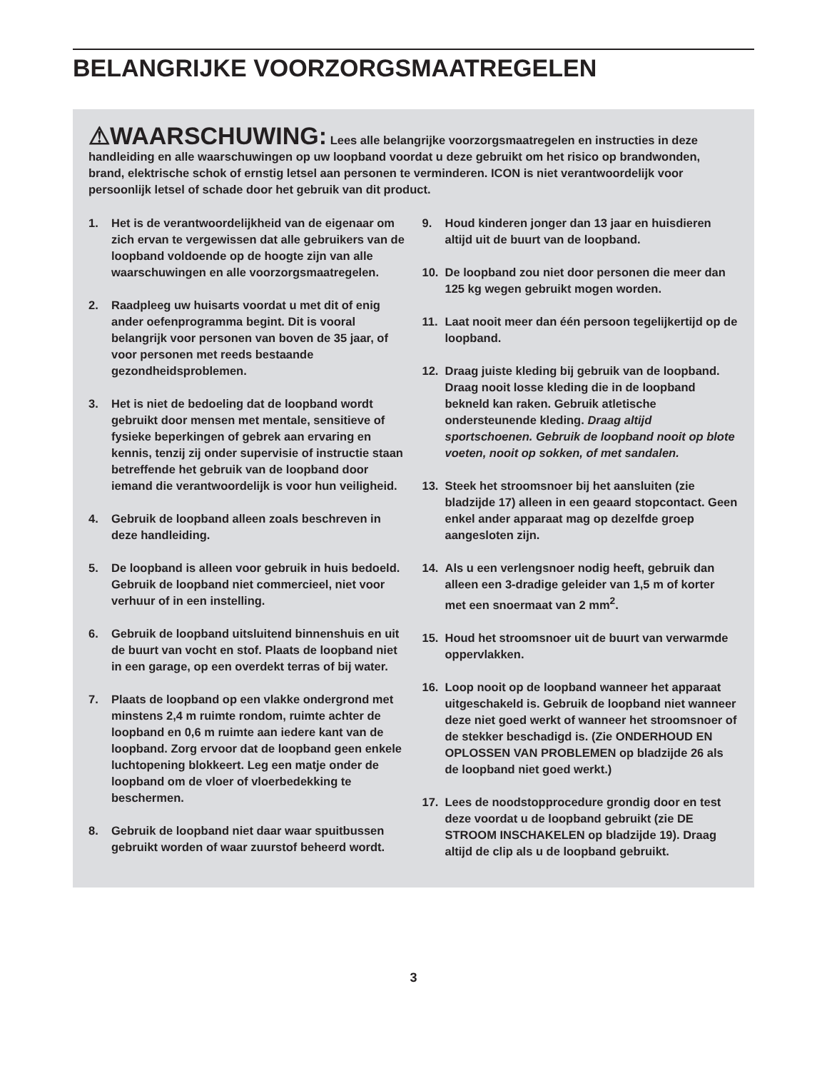BELANGRIJKE VOORZORGSMAATREGELEN
⚠WAARSCHUWING: Lees alle belangrijke voorzorgsmaatregelen en instructies in deze handleiding en alle waarschuwingen op uw loopband voordat u deze gebruikt om het risico op brandwonden, brand, elektrische schok of ernstig letsel aan personen te verminderen. ICON is niet verantwoordelijk voor persoonlijk letsel of schade door het gebruik van dit product.
1. Het is de verantwoordelijkheid van de eigenaar om zich ervan te vergewissen dat alle gebruikers van de loopband voldoende op de hoogte zijn van alle waarschuwingen en alle voorzorgsmaatregelen.
2. Raadpleeg uw huisarts voordat u met dit of enig ander oefenprogramma begint. Dit is vooral belangrijk voor personen van boven de 35 jaar, of voor personen met reeds bestaande gezondheidsproblemen.
3. Het is niet de bedoeling dat de loopband wordt gebruikt door mensen met mentale, sensitieve of fysieke beperkingen of gebrek aan ervaring en kennis, tenzij zij onder supervisie of instructie staan betreffende het gebruik van de loopband door iemand die verantwoordelijk is voor hun veiligheid.
4. Gebruik de loopband alleen zoals beschreven in deze handleiding.
5. De loopband is alleen voor gebruik in huis bedoeld. Gebruik de loopband niet commercieel, niet voor verhuur of in een instelling.
6. Gebruik de loopband uitsluitend binnenshuis en uit de buurt van vocht en stof. Plaats de loopband niet in een garage, op een overdekt terras of bij water.
7. Plaats de loopband op een vlakke ondergrond met minstens 2,4 m ruimte rondom, ruimte achter de loopband en 0,6 m ruimte aan iedere kant van de loopband. Zorg ervoor dat de loopband geen enkele luchtopening blokkeert. Leg een matje onder de loopband om de vloer of vloerbedekking te beschermen.
8. Gebruik de loopband niet daar waar spuitbussen gebruikt worden of waar zuurstof beheerd wordt.
9. Houd kinderen jonger dan 13 jaar en huisdieren altijd uit de buurt van de loopband.
10. De loopband zou niet door personen die meer dan 125 kg wegen gebruikt mogen worden.
11. Laat nooit meer dan één persoon tegelijkertijd op de loopband.
12. Draag juiste kleding bij gebruik van de loopband. Draag nooit losse kleding die in de loopband bekneld kan raken. Gebruik atletische ondersteunende kleding. Draag altijd sportschoenen. Gebruik de loopband nooit op blote voeten, nooit op sokken, of met sandalen.
13. Steek het stroomsnoer bij het aansluiten (zie bladzijde 17) alleen in een geaard stopcontact. Geen enkel ander apparaat mag op dezelfde groep aangesloten zijn.
14. Als u een verlengsnoer nodig heeft, gebruik dan alleen een 3-dradige geleider van 1,5 m of korter met een snoermaat van 2 mm<sup>2</sup>.
15. Houd het stroomsnoer uit de buurt van verwarmde oppervlakken.
16. Loop nooit op de loopband wanneer het apparaat uitgeschakeld is. Gebruik de loopband niet wanneer deze niet goed werkt of wanneer het stroomsnoer of de stekker beschadigd is. (Zie ONDERHOUD EN OPLOSSEN VAN PROBLEMEN op bladzijde 26 als de loopband niet goed werkt.)
17. Lees de noodstopprocedure grondig door en test deze voordat u de loopband gebruikt (zie DE STROOM INSCHAKELEN op bladzijde 19). Draag altijd de clip als u de loopband gebruikt.
3